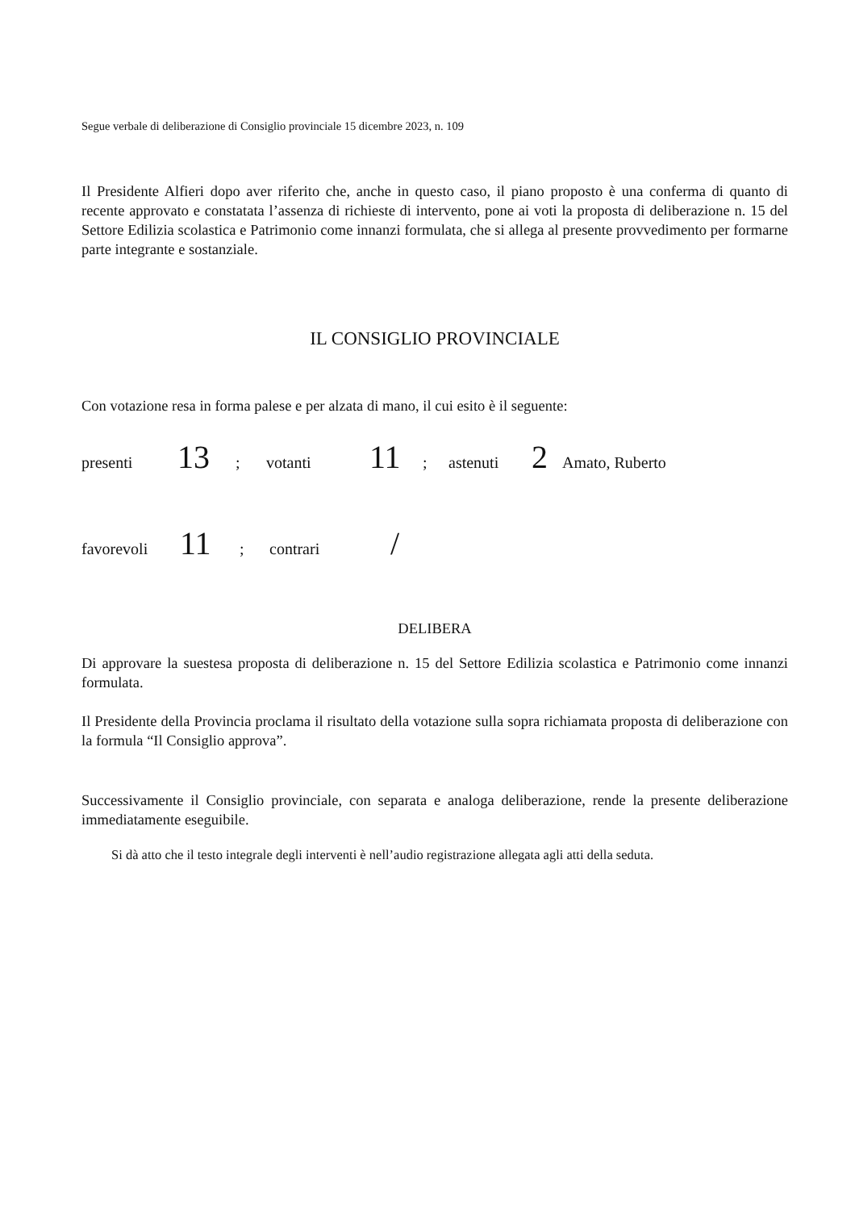Segue verbale di deliberazione di Consiglio provinciale 15 dicembre 2023, n. 109
Il Presidente Alfieri dopo aver riferito che, anche in questo caso, il piano proposto è una conferma di quanto di recente approvato e constatata l’assenza di richieste di intervento, pone ai voti la proposta di deliberazione n. 15 del Settore Edilizia scolastica e Patrimonio come innanzi formulata, che si allega al presente provvedimento per formarne parte integrante e sostanziale.
IL CONSIGLIO PROVINCIALE
Con votazione resa in forma palese e per alzata di mano, il cui esito è il seguente:
presenti 13; votanti 11; astenuti 2 Amato, Ruberto
favorevoli 11; contrari /
DELIBERA
Di approvare la suestesa proposta di deliberazione n. 15 del Settore Edilizia scolastica e Patrimonio come innanzi formulata.
Il Presidente della Provincia proclama il risultato della votazione sulla sopra richiamata proposta di deliberazione con la formula “Il Consiglio approva”.
Successivamente il Consiglio provinciale, con separata e analoga deliberazione, rende la presente deliberazione immediatamente eseguibile.
Si dà atto che il testo integrale degli interventi è nell’audio registrazione allegata agli atti della seduta.